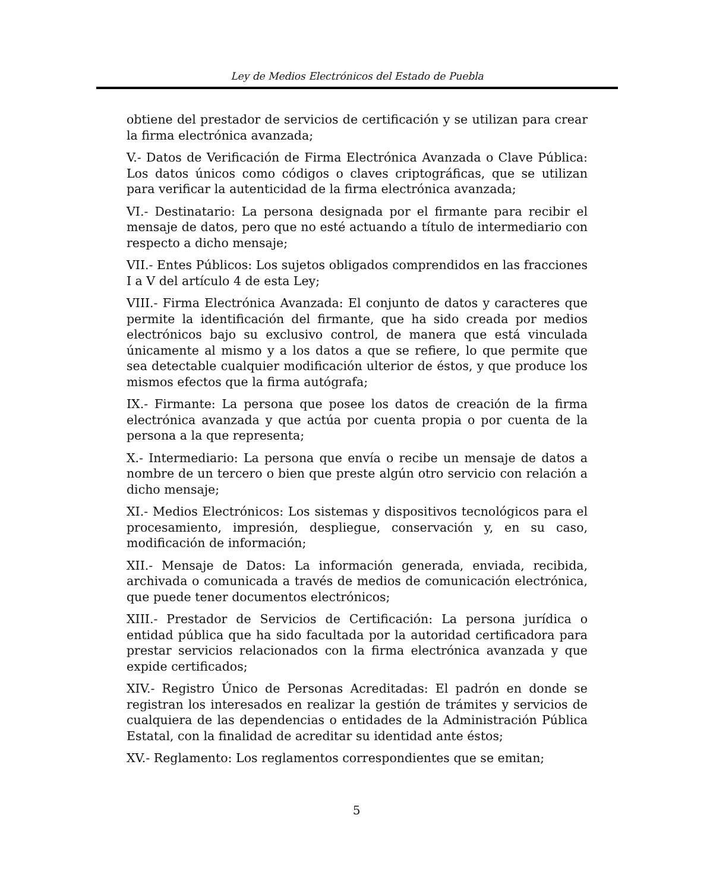Ley de Medios Electrónicos del Estado de Puebla
obtiene del prestador de servicios de certificación y se utilizan para crear la firma electrónica avanzada;
V.- Datos de Verificación de Firma Electrónica Avanzada o Clave Pública: Los datos únicos como códigos o claves criptográficas, que se utilizan para verificar la autenticidad de la firma electrónica avanzada;
VI.- Destinatario: La persona designada por el firmante para recibir el mensaje de datos, pero que no esté actuando a título de intermediario con respecto a dicho mensaje;
VII.- Entes Públicos: Los sujetos obligados comprendidos en las fracciones I a V del artículo 4 de esta Ley;
VIII.- Firma Electrónica Avanzada: El conjunto de datos y caracteres que permite la identificación del firmante, que ha sido creada por medios electrónicos bajo su exclusivo control, de manera que está vinculada únicamente al mismo y a los datos a que se refiere, lo que permite que sea detectable cualquier modificación ulterior de éstos, y que produce los mismos efectos que la firma autógrafa;
IX.- Firmante: La persona que posee los datos de creación de la firma electrónica avanzada y que actúa por cuenta propia o por cuenta de la persona a la que representa;
X.- Intermediario: La persona que envía o recibe un mensaje de datos a nombre de un tercero o bien que preste algún otro servicio con relación a dicho mensaje;
XI.- Medios Electrónicos: Los sistemas y dispositivos tecnológicos para el procesamiento, impresión, despliegue, conservación y, en su caso, modificación de información;
XII.- Mensaje de Datos: La información generada, enviada, recibida, archivada o comunicada a través de medios de comunicación electrónica, que puede tener documentos electrónicos;
XIII.- Prestador de Servicios de Certificación: La persona jurídica o entidad pública que ha sido facultada por la autoridad certificadora para prestar servicios relacionados con la firma electrónica avanzada y que expide certificados;
XIV.- Registro Único de Personas Acreditadas: El padrón en donde se registran los interesados en realizar la gestión de trámites y servicios de cualquiera de las dependencias o entidades de la Administración Pública Estatal, con la finalidad de acreditar su identidad ante éstos;
XV.- Reglamento: Los reglamentos correspondientes que se emitan;
5